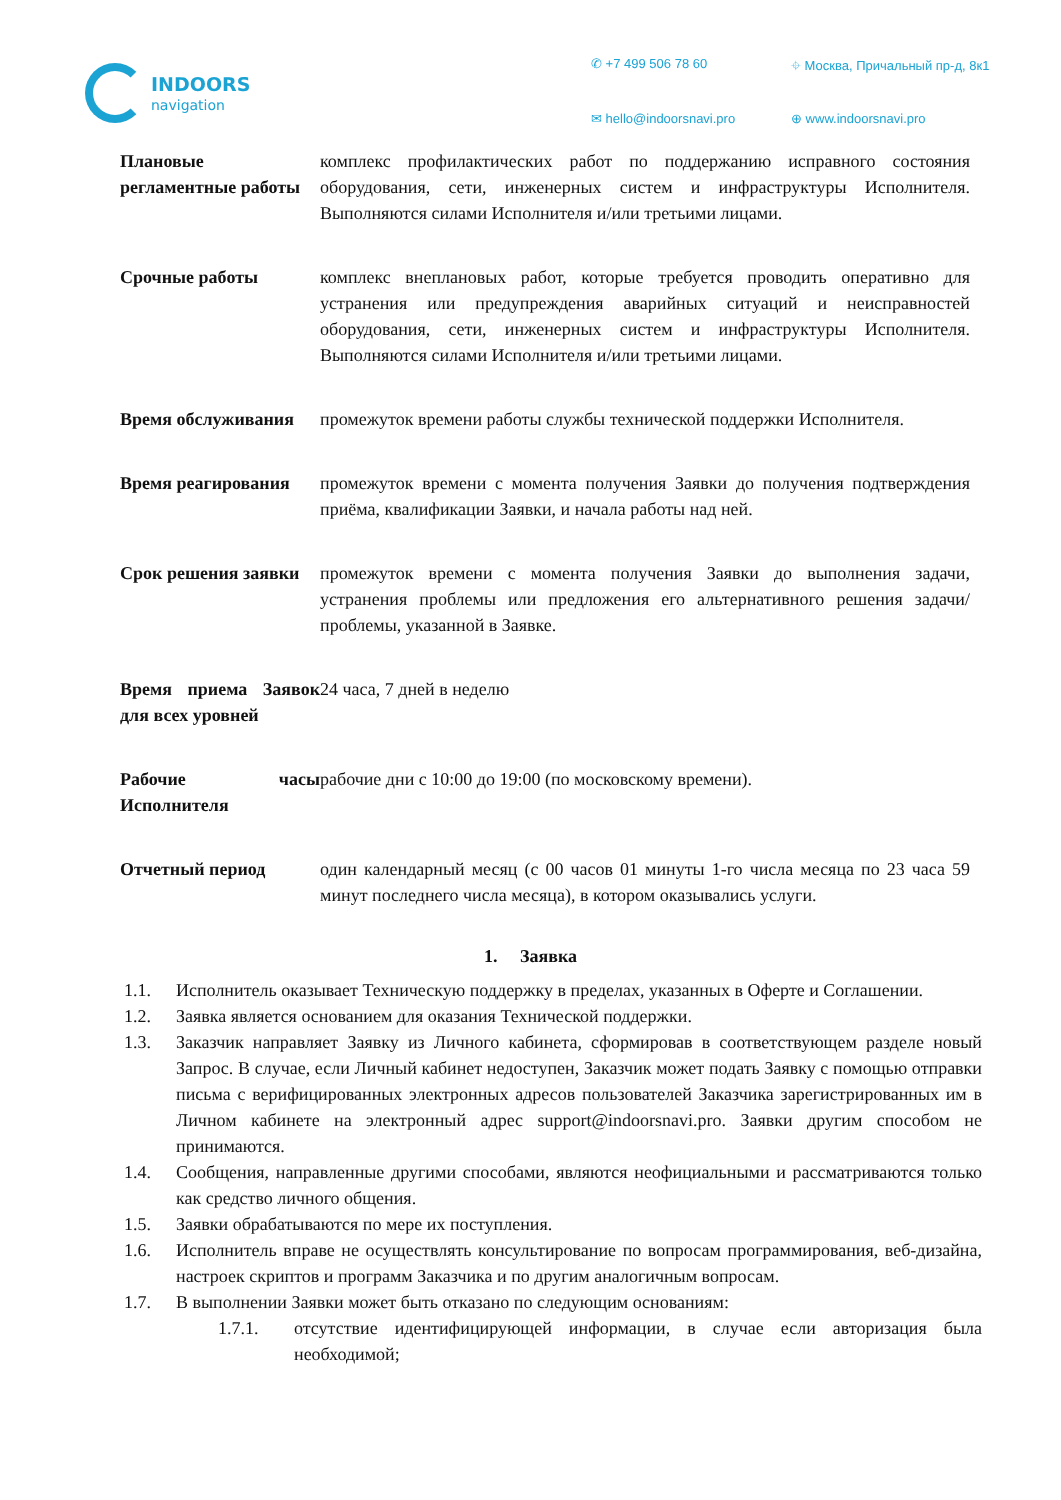INDOORS
navigation
✆ +7 499 506 78 60
⌖ Москва, Причальный пр-д, 8к1
✉ hello@indoorsnavi.pro
⊕ www.indoorsnavi.pro
| Плановые регламентные работы | комплекс профилактических работ по поддержанию исправного состояния оборудования, сети, инженерных систем и инфраструктуры Исполнителя. Выполняются силами Исполнителя и/или третьими лицами. |
| Срочные работы | комплекс внеплановых работ, которые требуется проводить оперативно для устранения или предупреждения аварийных ситуаций и неисправностей оборудования, сети, инженерных систем и инфраструктуры Исполнителя. Выполняются силами Исполнителя и/или третьими лицами. |
| Время обслуживания | промежуток времени работы службы технической поддержки Исполнителя. |
| Время реагирования | промежуток времени с момента получения Заявки до получения подтверждения приёма, квалификации Заявки, и начала работы над ней. |
| Срок решения заявки | промежуток времени с момента получения Заявки до выполнения задачи, устранения проблемы или предложения его альтернативного решения задачи/проблемы, указанной в Заявке. |
| Время приема Заявок для всех уровней | 24 часа, 7 дней в неделю |
| Рабочие часы Исполнителя | рабочие дни с 10:00 до 19:00 (по московскому времени). |
| Отчетный период | один календарный месяц (с 00 часов 01 минуты 1-го числа месяца по 23 часа 59 минут последнего числа месяца), в котором оказывались услуги. |
1. Заявка
1.1. Исполнитель оказывает Техническую поддержку в пределах, указанных в Оферте и Соглашении.
1.2. Заявка является основанием для оказания Технической поддержки.
1.3. Заказчик направляет Заявку из Личного кабинета, сформировав в соответствующем разделе новый Запрос. В случае, если Личный кабинет недоступен, Заказчик может подать Заявку с помощью отправки письма с верифицированных электронных адресов пользователей Заказчика зарегистрированных им в Личном кабинете на электронный адрес support@indoorsnavi.pro. Заявки другим способом не принимаются.
1.4. Сообщения, направленные другими способами, являются неофициальными и рассматриваются только как средство личного общения.
1.5. Заявки обрабатываются по мере их поступления.
1.6. Исполнитель вправе не осуществлять консультирование по вопросам программирования, веб-дизайна, настроек скриптов и программ Заказчика и по другим аналогичным вопросам.
1.7. В выполнении Заявки может быть отказано по следующим основаниям:
1.7.1. отсутствие идентифицирующей информации, в случае если авторизация была необходимой;